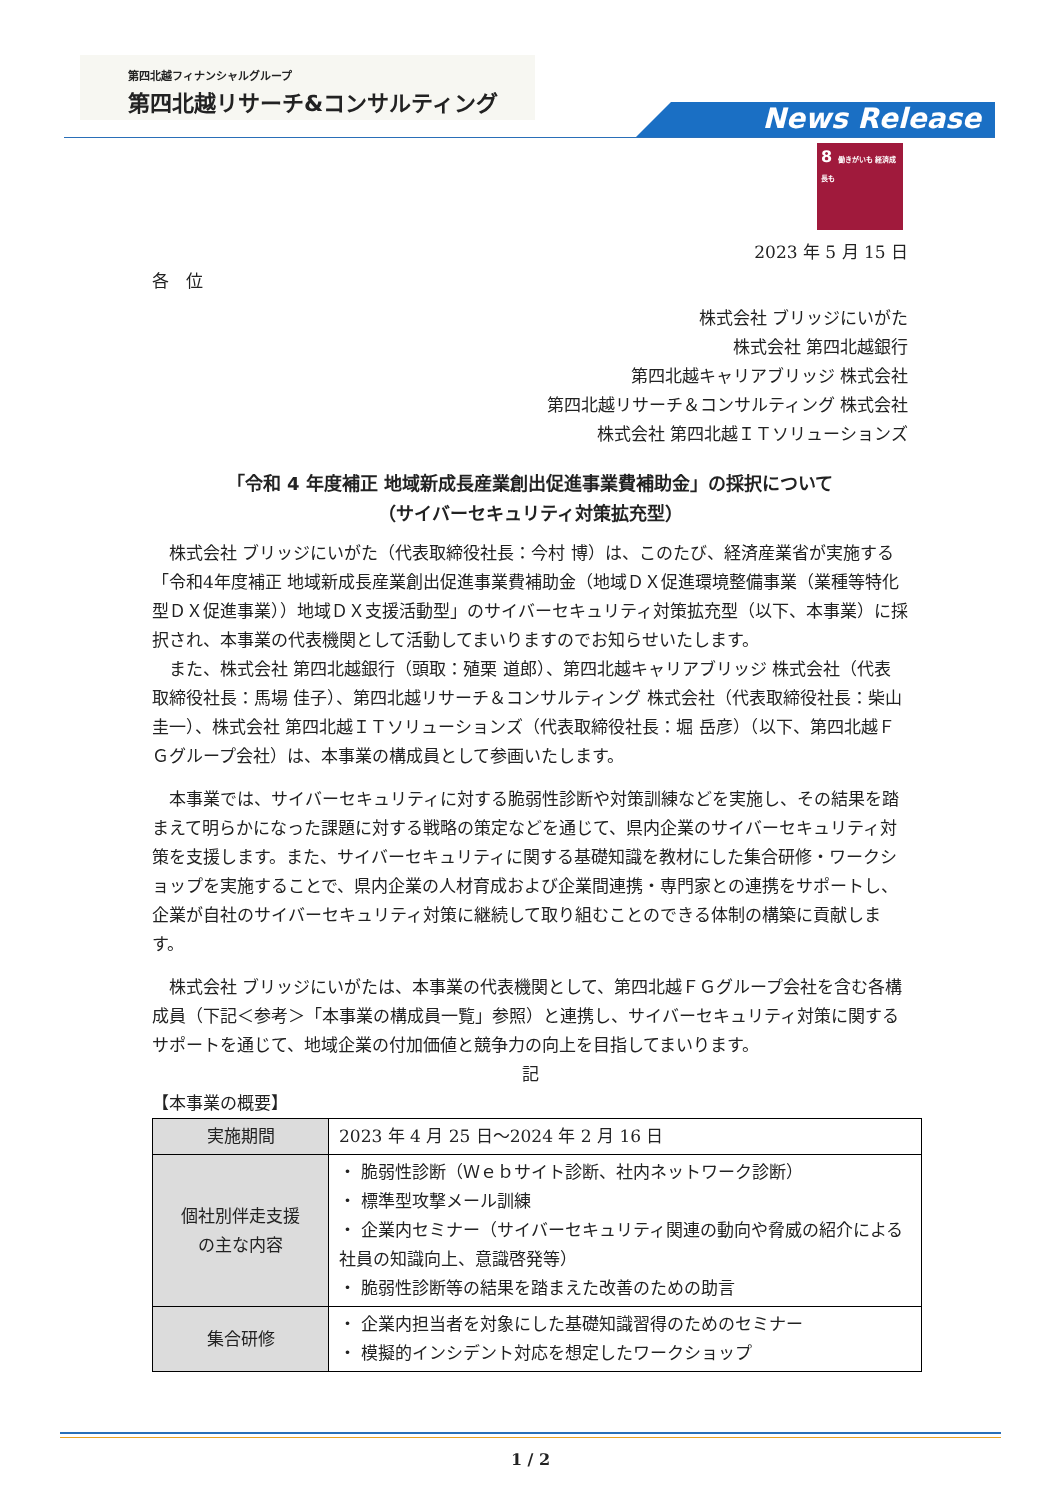第四北越フィナンシャルグループ
第四北越リサーチ&コンサルティング
News Release
8 働きがいも 経済成長も
2023 年 5 月 15 日
各　位
株式会社 ブリッジにいがた
株式会社 第四北越銀行
第四北越キャリアブリッジ 株式会社
第四北越リサーチ＆コンサルティング 株式会社
株式会社 第四北越ＩＴソリューションズ
「令和 4 年度補正 地域新成長産業創出促進事業費補助金」の採択について
（サイバーセキュリティ対策拡充型）
　株式会社 ブリッジにいがた（代表取締役社長：今村 博）は、このたび、経済産業省が実施する「令和4年度補正 地域新成長産業創出促進事業費補助金（地域ＤＸ促進環境整備事業（業種等特化型ＤＸ促進事業））地域ＤＸ支援活動型」のサイバーセキュリティ対策拡充型（以下、本事業）に採択され、本事業の代表機関として活動してまいりますのでお知らせいたします。
　また、株式会社 第四北越銀行（頭取：殖栗 道郎）、第四北越キャリアブリッジ 株式会社（代表取締役社長：馬場 佳子）、第四北越リサーチ＆コンサルティング 株式会社（代表取締役社長：柴山 圭一）、株式会社 第四北越ＩＴソリューションズ（代表取締役社長：堀 岳彦）（以下、第四北越ＦＧグループ会社）は、本事業の構成員として参画いたします。
　本事業では、サイバーセキュリティに対する脆弱性診断や対策訓練などを実施し、その結果を踏まえて明らかになった課題に対する戦略の策定などを通じて、県内企業のサイバーセキュリティ対策を支援します。また、サイバーセキュリティに関する基礎知識を教材にした集合研修・ワークショップを実施することで、県内企業の人材育成および企業間連携・専門家との連携をサポートし、企業が自社のサイバーセキュリティ対策に継続して取り組むことのできる体制の構築に貢献します。
　株式会社 ブリッジにいがたは、本事業の代表機関として、第四北越ＦＧグループ会社を含む各構成員（下記＜参考＞「本事業の構成員一覧」参照）と連携し、サイバーセキュリティ対策に関するサポートを通じて、地域企業の付加価値と競争力の向上を目指してまいります。
記
【本事業の概要】
| 実施期間 | 2023 年 4 月 25 日～2024 年 2 月 16 日 |
| 個社別伴走支援 の主な内容 | ・ 脆弱性診断（Ｗｅｂサイト診断、社内ネットワーク診断） ・ 標準型攻撃メール訓練 ・ 企業内セミナー（サイバーセキュリティ関連の動向や脅威の紹介による社員の知識向上、意識啓発等） ・ 脆弱性診断等の結果を踏まえた改善のための助言 |
| 集合研修 | ・ 企業内担当者を対象にした基礎知識習得のためのセミナー ・ 模擬的インシデント対応を想定したワークショップ |
1 / 2